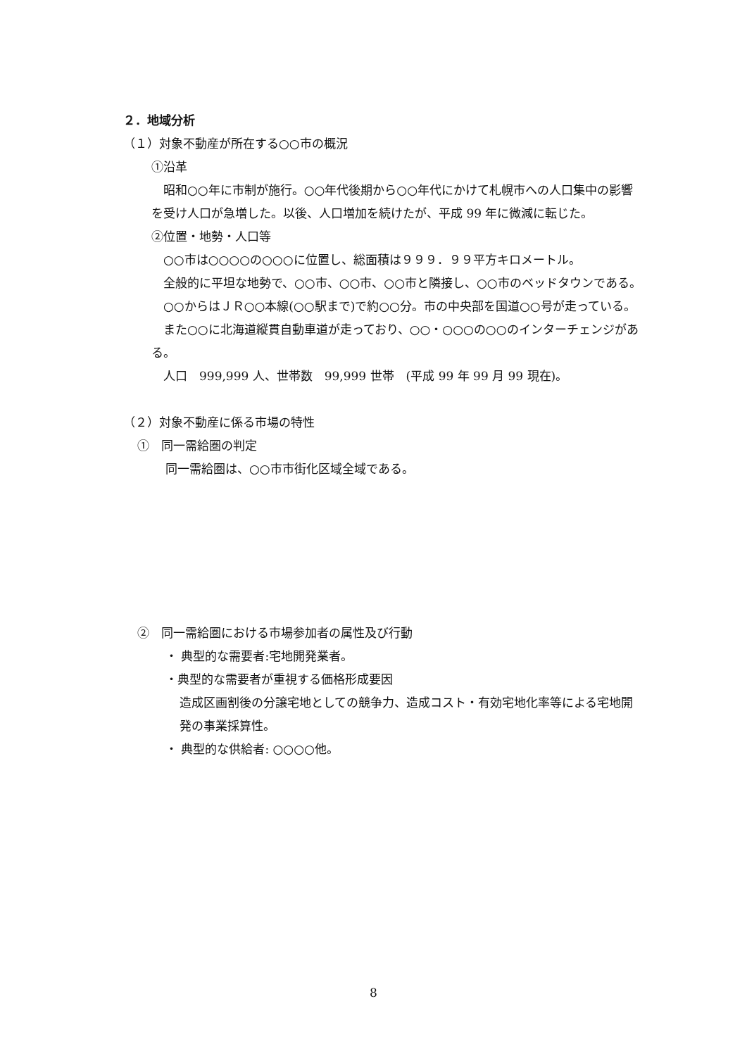２．地域分析
（１）対象不動産が所在する○○市の概況
①沿革
　昭和○○年に市制が施行。○○年代後期から○○年代にかけて札幌市への人口集中の影響を受け人口が急増した。以後、人口増加を続けたが、平成 99 年に微減に転じた。
②位置・地勢・人口等
　○○市は○○○○の○○○に位置し、総面積は９９９．９９平方キロメートル。
　全般的に平坦な地勢で、○○市、○○市、○○市と隣接し、○○市のベッドタウンである。
　○○からはＪＲ○○本線(○○駅まで)で約○○分。市の中央部を国道○○号が走っている。
　また○○に北海道縦貫自動車道が走っており、○○・○○○の○○のインターチェンジがある。
　人口　999,999 人、世帯数　99,999 世帯　(平成 99 年 99 月 99 現在)。
（２）対象不動産に係る市場の特性
①　同一需給圏の判定
同一需給圏は、○○市市街化区域全域である。
②　同一需給圏における市場参加者の属性及び行動
・ 典型的な需要者:宅地開発業者。
・典型的な需要者が重視する価格形成要因
造成区画割後の分譲宅地としての競争力、造成コスト・有効宅地化率等による宅地開発の事業採算性。
・ 典型的な供給者: ○○○○他。
8